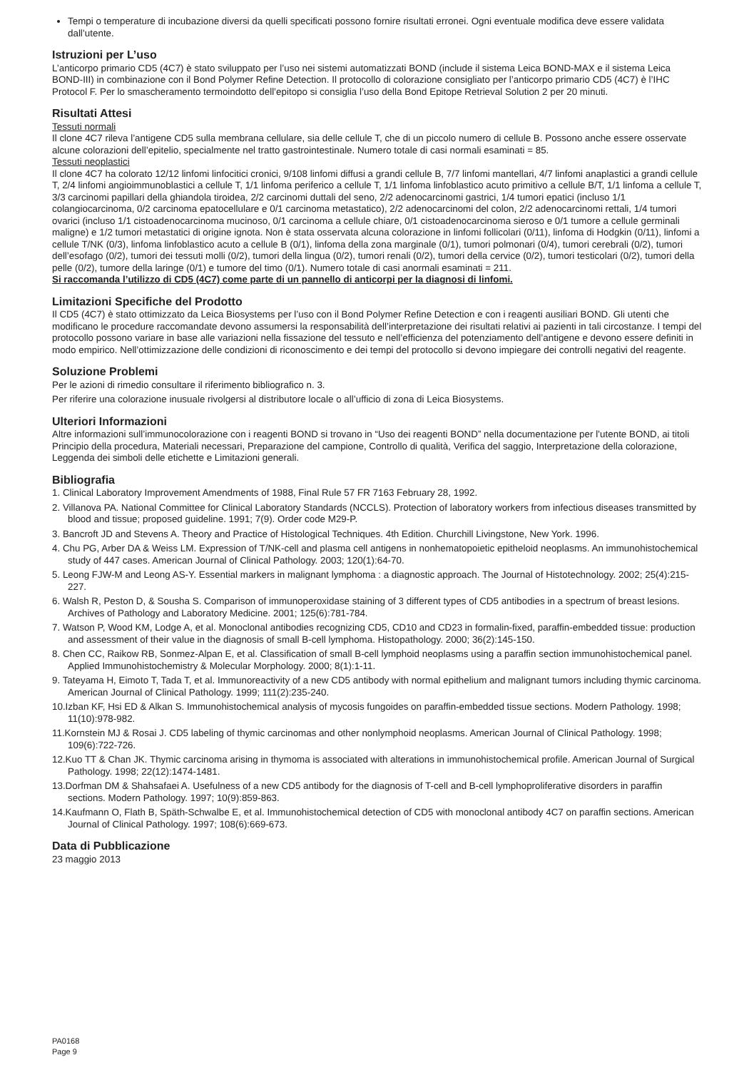Tempi o temperature di incubazione diversi da quelli specificati possono fornire risultati erronei. Ogni eventuale modifica deve essere validata dall’utente.
Istruzioni per L’uso
L’anticorpo primario CD5 (4C7) è stato sviluppato per l’uso nei sistemi automatizzati BOND (include il sistema Leica BOND-MAX e il sistema Leica BOND-III) in combinazione con il Bond Polymer Refine Detection. Il protocollo di colorazione consigliato per l’anticorpo primario CD5 (4C7) è l’IHC Protocol F. Per lo smascheramento termoindotto dell’epitopo si consiglia l’uso della Bond Epitope Retrieval Solution 2 per 20 minuti.
Risultati Attesi
Tessuti normali
Il clone 4C7 rileva l’antigene CD5 sulla membrana cellulare, sia delle cellule T, che di un piccolo numero di cellule B. Possono anche essere osservate alcune colorazioni dell’epitelio, specialmente nel tratto gastrointestinale. Numero totale di casi normali esaminati = 85.
Tessuti neoplastici
Il clone 4C7 ha colorato 12/12 linfomi linfocitici cronici, 9/108 linfomi diffusi a grandi cellule B, 7/7 linfomi mantellari, 4/7 linfomi anaplastici a grandi cellule T, 2/4 linfomi angioimmunoblastici a cellule T, 1/1 linfoma periferico a cellule T, 1/1 linfoma linfoblastico acuto primitivo a cellule B/T, 1/1 linfoma a cellule T, 3/3 carcinomi papillari della ghiandola tiroidea, 2/2 carcinomi duttali del seno, 2/2 adenocarcinomi gastrici, 1/4 tumori epatici (incluso 1/1 colangiocarcinoma, 0/2 carcinoma epatocellulare e 0/1 carcinoma metastatico), 2/2 adenocarcinomi del colon, 2/2 adenocarcinomi rettali, 1/4 tumori ovarici (incluso 1/1 cistoadenocarcinoma mucinoso, 0/1 carcinoma a cellule chiare, 0/1 cistoadenocarcinoma sieroso e 0/1 tumore a cellule germinali maligne) e 1/2 tumori metastatici di origine ignota. Non è stata osservata alcuna colorazione in linfomi follicolari (0/11), linfoma di Hodgkin (0/11), linfomi a cellule T/NK (0/3), linfoma linfoblastico acuto a cellule B (0/1), linfoma della zona marginale (0/1), tumori polmonari (0/4), tumori cerebrali (0/2), tumori dell’esofago (0/2), tumori dei tessuti molli (0/2), tumori della lingua (0/2), tumori renali (0/2), tumori della cervice (0/2), tumori testicolari (0/2), tumori della pelle (0/2), tumore della laringe (0/1) e tumore del timo (0/1). Numero totale di casi anormali esaminati = 211.
Si raccomanda l’utilizzo di CD5 (4C7) come parte di un pannello di anticorpi per la diagnosi di linfomi.
Limitazioni Specifiche del Prodotto
Il CD5 (4C7) è stato ottimizzato da Leica Biosystems per l’uso con il Bond Polymer Refine Detection e con i reagenti ausiliari BOND. Gli utenti che modificano le procedure raccomandate devono assumersi la responsabilità dell’interpretazione dei risultati relativi ai pazienti in tali circostanze. I tempi del protocollo possono variare in base alle variazioni nella fissazione del tessuto e nell’efficienza del potenziamento dell’antigene e devono essere definiti in modo empirico. Nell’ottimizzazione delle condizioni di riconoscimento e dei tempi del protocollo si devono impiegare dei controlli negativi del reagente.
Soluzione Problemi
Per le azioni di rimedio consultare il riferimento bibliografico n. 3.
Per riferire una colorazione inusuale rivolgersi al distributore locale o all’ufficio di zona di Leica Biosystems.
Ulteriori Informazioni
Altre informazioni sull’immunocolorazione con i reagenti BOND si trovano in “Uso dei reagenti BOND” nella documentazione per l’utente BOND, ai titoli Principio della procedura, Materiali necessari, Preparazione del campione, Controllo di qualità, Verifica del saggio, Interpretazione della colorazione, Leggenda dei simboli delle etichette e Limitazioni generali.
Bibliografia
1. Clinical Laboratory Improvement Amendments of 1988, Final Rule 57 FR 7163 February 28, 1992.
2. Villanova PA. National Committee for Clinical Laboratory Standards (NCCLS). Protection of laboratory workers from infectious diseases transmitted by blood and tissue; proposed guideline. 1991; 7(9). Order code M29-P.
3. Bancroft JD and Stevens A. Theory and Practice of Histological Techniques. 4th Edition. Churchill Livingstone, New York. 1996.
4. Chu PG, Arber DA & Weiss LM. Expression of T/NK-cell and plasma cell antigens in nonhematopoietic epitheloid neoplasms. An immunohistochemical study of 447 cases. American Journal of Clinical Pathology. 2003; 120(1):64-70.
5. Leong FJW-M and Leong AS-Y. Essential markers in malignant lymphoma : a diagnostic approach. The Journal of Histotechnology. 2002; 25(4):215-227.
6. Walsh R, Peston D, & Sousha S. Comparison of immunoperoxidase staining of 3 different types of CD5 antibodies in a spectrum of breast lesions. Archives of Pathology and Laboratory Medicine. 2001; 125(6):781-784.
7. Watson P, Wood KM, Lodge A, et al. Monoclonal antibodies recognizing CD5, CD10 and CD23 in formalin-fixed, paraffin-embedded tissue: production and assessment of their value in the diagnosis of small B-cell lymphoma. Histopathology. 2000; 36(2):145-150.
8. Chen CC, Raikow RB, Sonmez-Alpan E, et al. Classification of small B-cell lymphoid neoplasms using a paraffin section immunohistochemical panel. Applied Immunohistochemistry & Molecular Morphology. 2000; 8(1):1-11.
9. Tateyama H, Eimoto T, Tada T, et al. Immunoreactivity of a new CD5 antibody with normal epithelium and malignant tumors including thymic carcinoma. American Journal of Clinical Pathology. 1999; 111(2):235-240.
10.Izban KF, Hsi ED & Alkan S. Immunohistochemical analysis of mycosis fungoides on paraffin-embedded tissue sections. Modern Pathology. 1998; 11(10):978-982.
11.Kornstein MJ & Rosai J. CD5 labeling of thymic carcinomas and other nonlymphoid neoplasms. American Journal of Clinical Pathology. 1998; 109(6):722-726.
12.Kuo TT & Chan JK. Thymic carcinoma arising in thymoma is associated with alterations in immunohistochemical profile. American Journal of Surgical Pathology. 1998; 22(12):1474-1481.
13.Dorfman DM & Shahsafaei A. Usefulness of a new CD5 antibody for the diagnosis of T-cell and B-cell lymphoproliferative disorders in paraffin sections. Modern Pathology. 1997; 10(9):859-863.
14.Kaufmann O, Flath B, Späth-Schwalbe E, et al. Immunohistochemical detection of CD5 with monoclonal antibody 4C7 on paraffin sections. American Journal of Clinical Pathology. 1997; 108(6):669-673.
Data di Pubblicazione
23 maggio 2013
PA0168
Page 9